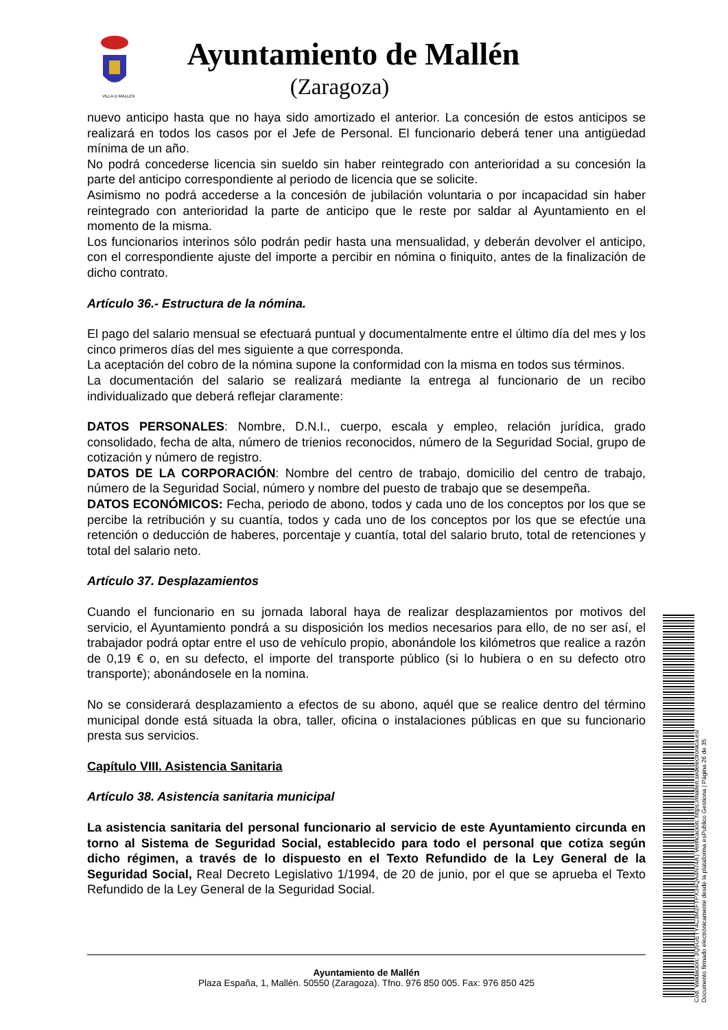VILLA D MALLÉN
Ayuntamiento de Mallén
(Zaragoza)
nuevo anticipo hasta que no haya sido amortizado el anterior. La concesión de estos anticipos se realizará en todos los casos por el Jefe de Personal. El funcionario deberá tener una antigüedad mínima de un año.
No podrá concederse licencia sin sueldo sin haber reintegrado con anterioridad a su concesión la parte del anticipo correspondiente al periodo de licencia que se solicite.
Asimismo no podrá accederse a la concesión de jubilación voluntaria o por incapacidad sin haber reintegrado con anterioridad la parte de anticipo que le reste por saldar al Ayuntamiento en el momento de la misma.
Los funcionarios interinos sólo podrán pedir hasta una mensualidad, y deberán devolver el anticipo, con el correspondiente ajuste del importe a percibir en nómina o finiquito, antes de la finalización de dicho contrato.
Artículo 36.- Estructura de la nómina.
El pago del salario mensual se efectuará puntual y documentalmente entre el último día del mes y los cinco primeros días del mes siguiente a que corresponda.
La aceptación del cobro de la nómina supone la conformidad con la misma en todos sus términos.
La documentación del salario se realizará mediante la entrega al funcionario de un recibo individualizado que deberá reflejar claramente:
DATOS PERSONALES: Nombre, D.N.I., cuerpo, escala y empleo, relación jurídica, grado consolidado, fecha de alta, número de trienios reconocidos, número de la Seguridad Social, grupo de cotización y número de registro.
DATOS DE LA CORPORACIÓN: Nombre del centro de trabajo, domicilio del centro de trabajo, número de la Seguridad Social, número y nombre del puesto de trabajo que se desempeña.
DATOS ECONÓMICOS: Fecha, periodo de abono, todos y cada uno de los conceptos por los que se percibe la retribución y su cuantía, todos y cada uno de los conceptos por los que se efectúe una retención o deducción de haberes, porcentaje y cuantía, total del salario bruto, total de retenciones y total del salario neto.
Artículo 37. Desplazamientos
Cuando el funcionario en su jornada laboral haya de realizar desplazamientos por motivos del servicio, el Ayuntamiento pondrá a su disposición los medios necesarios para ello, de no ser así, el trabajador podrá optar entre el uso de vehículo propio, abonándole los kilómetros que realice a razón de 0,19 € o, en su defecto, el importe del transporte público (si lo hubiera o en su defecto otro transporte); abonándosele en la nomina.
No se considerará desplazamiento a efectos de su abono, aquél que se realice dentro del término municipal donde está situada la obra, taller, oficina o instalaciones públicas en que su funcionario presta sus servicios.
Capítulo VIII. Asistencia Sanitaria
Artículo 38. Asistencia sanitaria municipal
La asistencia sanitaria del personal funcionario al servicio de este Ayuntamiento circunda en torno al Sistema de Seguridad Social, establecido para todo el personal que cotiza según dicho régimen, a través de lo dispuesto en el Texto Refundido de la Ley General de la Seguridad Social, Real Decreto Legislativo 1/1994, de 20 de junio, por el que se aprueba el Texto Refundido de la Ley General de la Seguridad Social.
Ayuntamiento de Mallén
Plaza España, 1, Mallén. 50550 (Zaragoza). Tfno. 976 850 005. Fax: 976 850 425
Cód. Validación: 3Q5GETY4C3M2FTPX34QA4N74A | Verificación: https://mallen.sedelectronica.es/
Documento firmado electrónicamente desde la plataforma esPublico Gestiona | Página 26 de 35